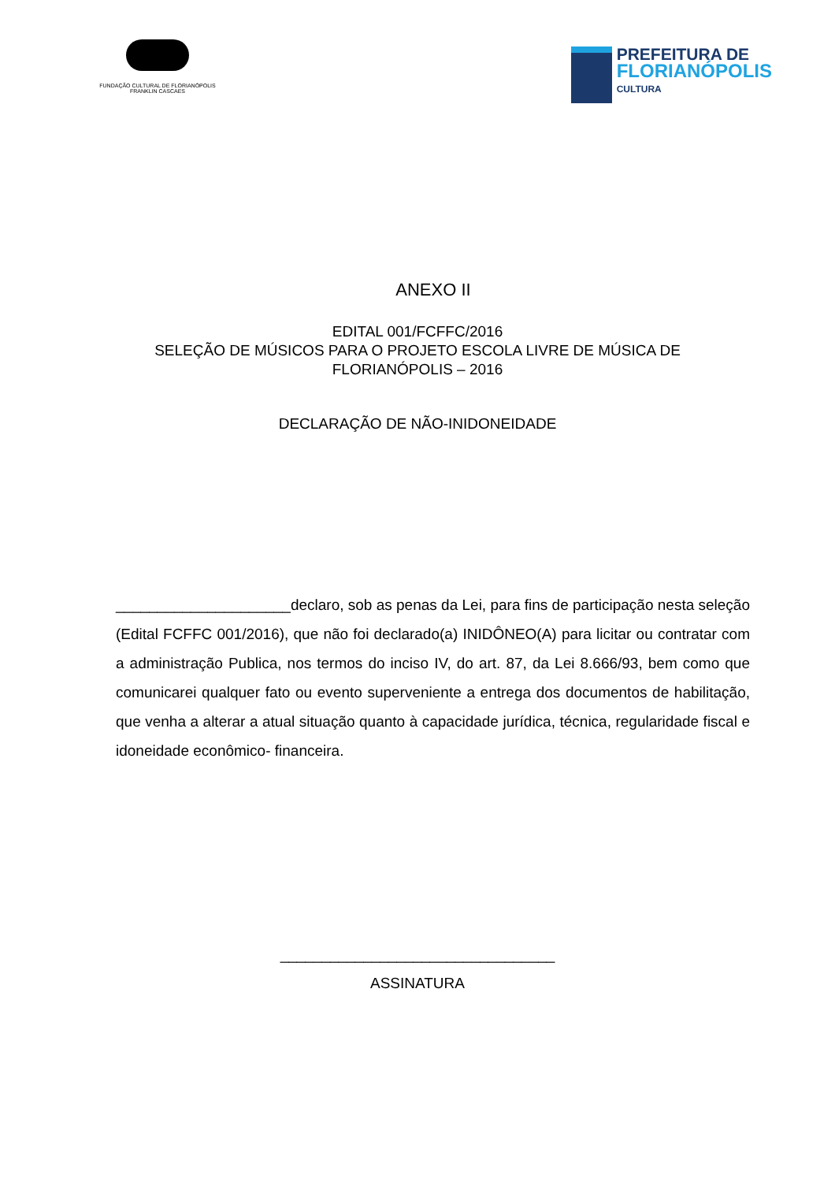FUNDAÇÃO CULTURAL DE FLORIANÓPOLIS
FRANKLIN CASCAES
PREFEITURA DE
FLORIANÓPOLIS
CULTURA
ANEXO II
EDITAL 001/FCFFC/2016
SELEÇÃO DE MÚSICOS PARA O PROJETO ESCOLA LIVRE DE MÚSICA DE
FLORIANÓPOLIS – 2016
DECLARAÇÃO DE NÃO-INIDONEIDADE
_____________________declaro, sob as penas da Lei, para fins de participação nesta seleção (Edital FCFFC 001/2016), que não foi declarado(a) INIDÔNEO(A) para licitar ou contratar com a administração Publica, nos termos do inciso IV, do art. 87, da Lei 8.666/93, bem como que comunicarei qualquer fato ou evento superveniente a entrega dos documentos de habilitação, que venha a alterar a atual situação quanto à capacidade jurídica, técnica, regularidade fiscal e idoneidade econômico- financeira.
_________________________________
ASSINATURA